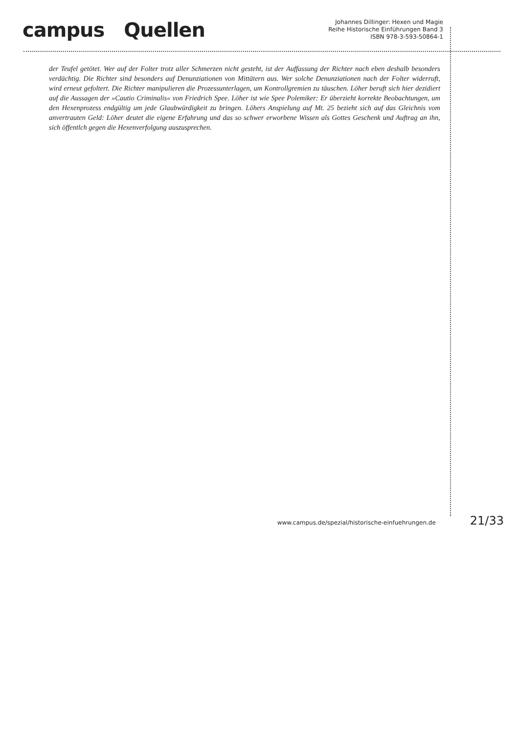campus Quellen
Johannes Dillinger: Hexen und Magie
Reihe Historische Einführungen Band 3
ISBN 978-3-593-50864-1
der Teufel getötet. Wer auf der Folter trotz aller Schmerzen nicht gesteht, ist der Auffassung der Richter nach eben deshalb besonders verdächtig. Die Richter sind besonders auf Denunziationen von Mittätern aus. Wer solche Denunziationen nach der Folter widerruft, wird erneut gefoltert. Die Richter manipulieren die Prozessunterlagen, um Kontrollgremien zu täuschen. Löher beruft sich hier dezidiert auf die Aussagen der »Cautio Criminalis« von Friedrich Spee. Löher ist wie Spee Polemiker: Er überzieht korrekte Beobachtungen, um den Hexenprozess endgültig um jede Glaubwürdigkeit zu bringen. Löhers Anspielung auf Mt. 25 bezieht sich auf das Gleichnis vom anvertrauten Geld: Löher deutet die eigene Erfahrung und das so schwer erworbene Wissen als Gottes Geschenk und Auftrag an ihn, sich öffentlch gegen die Hexenverfolgung auszusprechen.
www.campus.de/spezial/historische-einfuehrungen.de 21/33